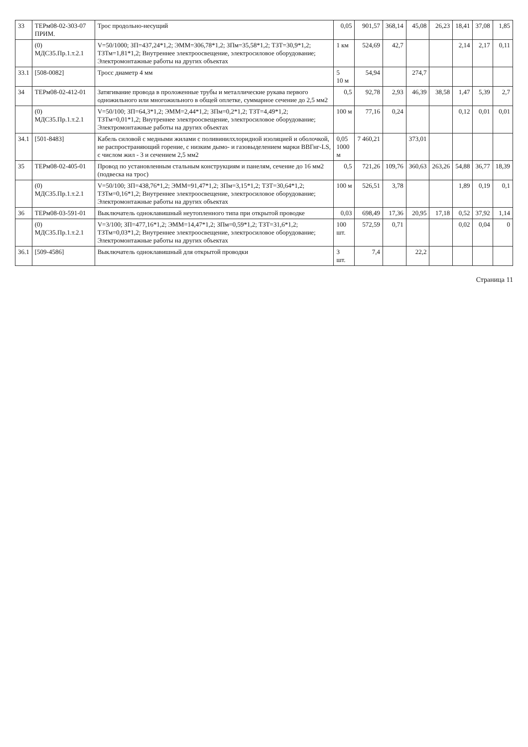| 33 | ТЕРм08-02-303-07 ПРИМ. | Трос продольно-несущий | 0,05 | 901,57 | 368,14 | 45,08 | 26,23 | 18,41 | 37,08 | 1,85 |
| | (0) МДС35.Пр.1.т.2.1 | V=50/1000; ЗП=437,24*1,2; ЭММ=306,78*1,2; ЗПм=35,58*1,2; ТЗТ=30,9*1,2; ТЗТм=1,81*1,2; Внутреннее электроосвещение, электросиловое оборудование; Электромонтажные работы на других объектах | 1 км | 524,69 | 42,7 | | | 2,14 | 2,17 | 0,11 |
| 33.1 | [508-0082] | Тросс диаметр 4 мм | 5 10 м | 54,94 | | 274,7 | | | | |
| 34 | ТЕРм08-02-412-01 | Затягивание провода в проложенные трубы и металлические рукава первого одножильного или многожильного в общей оплетке, суммарное сечение до 2,5 мм2 | 0,5 | 92,78 | 2,93 | 46,39 | 38,58 | 1,47 | 5,39 | 2,7 |
| | (0) МДС35.Пр.1.т.2.1 | V=50/100; ЗП=64,3*1,2; ЭММ=2,44*1,2; ЗПм=0,2*1,2; ТЗТ=4,49*1,2; ТЗТм=0,01*1,2; Внутреннее электроосвещение, электросиловое оборудование; Электромонтажные работы на других объектах | 100 м | 77,16 | 0,24 | | | 0,12 | 0,01 | 0,01 |
| 34.1 | [501-8483] | Кабель силовой с медными жилами с поливинилхлоридной изоляцией и оболочкой, не распространяющий горение, с низким дымо- и газовыделением марки ВВГнг-LS, с числом жил - 3 и сечением 2,5 мм2 | 0,05 1000 м | 7 460,21 | | 373,01 | | | | |
| 35 | ТЕРм08-02-405-01 | Провод по установленным стальным конструкциям и панелям, сечение до 16 мм2 (подвеска на трос) | 0,5 | 721,26 | 109,76 | 360,63 | 263,26 | 54,88 | 36,77 | 18,39 |
| | (0) МДС35.Пр.1.т.2.1 | V=50/100; ЗП=438,76*1,2; ЭММ=91,47*1,2; ЗПм=3,15*1,2; ТЗТ=30,64*1,2; ТЗТм=0,16*1,2; Внутреннее электроосвещение, электросиловое оборудование; Электромонтажные работы на других объектах | 100 м | 526,51 | 3,78 | | | 1,89 | 0,19 | 0,1 |
| 36 | ТЕРм08-03-591-01 | Выключатель одноклавишный неутопленного типа при открытой проводке | 0,03 | 698,49 | 17,36 | 20,95 | 17,18 | 0,52 | 37,92 | 1,14 |
| | (0) МДС35.Пр.1.т.2.1 | V=3/100; ЗП=477,16*1,2; ЭММ=14,47*1,2; ЗПм=0,59*1,2; ТЗТ=31,6*1,2; ТЗТм=0,03*1,2; Внутреннее электроосвещение, электросиловое оборудование; Электромонтажные работы на других объектах | 100 шт. | 572,59 | 0,71 | | | 0,02 | 0,04 | 0 |
| 36.1 | [509-4586] | Выключатель одноклавишный для открытой проводки | 3 шт. | 7,4 | | 22,2 | | | | |
Страница 11